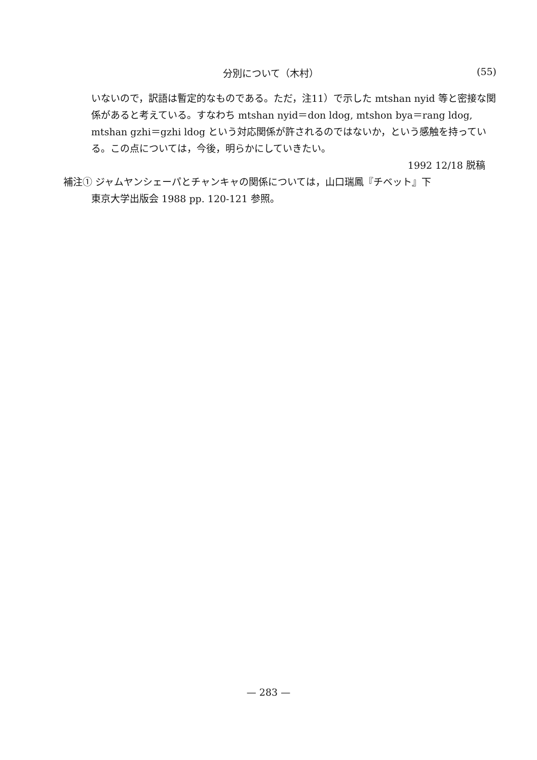分別について（木村） (55)
いないので，訳語は暫定的なものである。ただ，注11）で示した mtshan nyid 等と密接な関係があると考えている。すなわち mtshan nyid＝don ldog, mtshon bya＝rang ldog, mtshan gzhi＝gzhi ldog という対応関係が許されるのではないか，という感触を持っている。この点については，今後，明らかにしていきたい。
1992 12/18 脱稿
補注① ジャムヤンシェーパとチャンキャの関係については，山口瑞鳳『チベット』下
東京大学出版会 1988 pp. 120-121 参照。
— 283 —